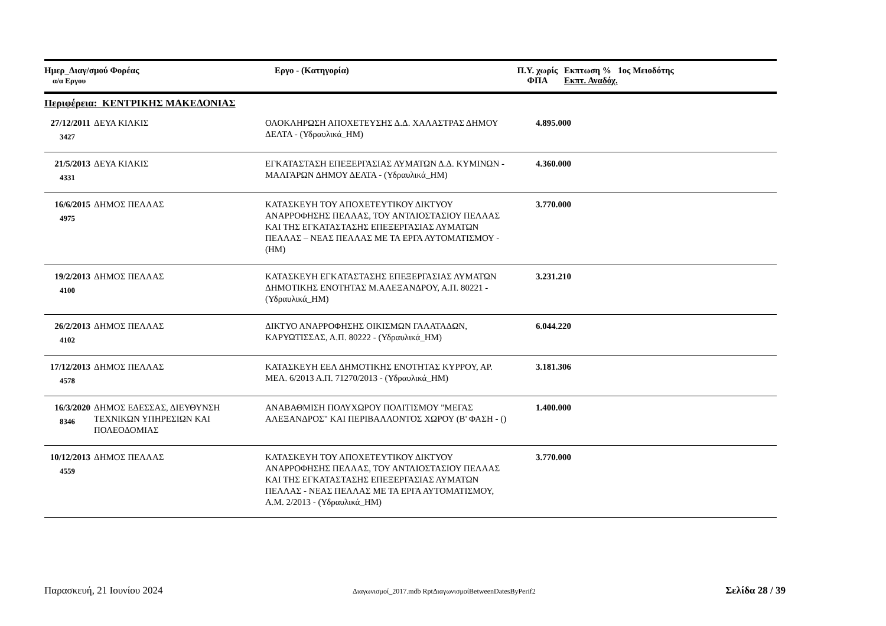| Ημερ_Διαγ/σμού Φορέας α/α Εργου | Εργο - (Κατηγορία) | Π.Υ. χωρίς ΦΠΑ | Εκπτωση % 1ος Μειοδότης Εκπτ. Αναδόχ. |
| --- | --- | --- | --- |
Περιφέρεια: ΚΕΝΤΡΙΚΗΣ ΜΑΚΕΔΟΝΙΑΣ
| 27/12/2011 3427 | ΔΕΥΑ ΚΙΛΚΙΣ | ΟΛΟΚΛΗΡΩΣΗ ΑΠΟΧΕΤΕΥΣΗΣ Δ.Δ. ΧΑΛΑΣΤΡΑΣ ΔΗΜΟΥ ΔΕΛΤΑ - (Υδραυλικά_ΗΜ) | 4.895.000 | |
| 21/5/2013 4331 | ΔΕΥΑ ΚΙΛΚΙΣ | ΕΓΚΑΤΑΣΤΑΣΗ ΕΠΕΞΕΡΓΑΣΙΑΣ ΛΥΜΑΤΩΝ Δ.Δ. ΚΥΜΙΝΩΝ - ΜΑΛΓΑΡΩΝ ΔΗΜΟΥ ΔΕΛΤΑ - (Υδραυλικά_ΗΜ) | 4.360.000 | |
| 16/6/2015 4975 | ΔΗΜΟΣ ΠΕΛΛΑΣ | ΚΑΤΑΣΚΕΥΗ ΤΟΥ ΑΠΟΧΕΤΕΥΤΙΚΟΥ ΔΙΚΤΥΟΥ ΑΝΑΡΡΟΦΗΣΗΣ ΠΕΛΛΑΣ, ΤΟΥ ΑΝΤΛΙΟΣΤΑΣΙΟΥ ΠΕΛΛΑΣ ΚΑΙ ΤΗΣ ΕΓΚΑΤΑΣΤΑΣΗΣ ΕΠΕΞΕΡΓΑΣΙΑΣ ΛΥΜΑΤΩΝ ΠΕΛΛΑΣ – ΝΕΑΣ ΠΕΛΛΑΣ ΜΕ ΤΑ ΕΡΓΑ ΑΥΤΟΜΑΤΙΣΜΟΥ - (ΗΜ) | 3.770.000 | |
| 19/2/2013 4100 | ΔΗΜΟΣ ΠΕΛΛΑΣ | ΚΑΤΑΣΚΕΥΗ ΕΓΚΑΤΑΣΤΑΣΗΣ ΕΠΕΞΕΡΓΑΣΙΑΣ ΛΥΜΑΤΩΝ ΔΗΜΟΤΙΚΗΣ ΕΝΟΤΗΤΑΣ Μ.ΑΛΕΞΑΝΔΡΟΥ, Α.Π. 80221 - (Υδραυλικά_ΗΜ) | 3.231.210 | |
| 26/2/2013 4102 | ΔΗΜΟΣ ΠΕΛΛΑΣ | ΔΙΚΤΥΟ ΑΝΑΡΡΟΦΗΣΗΣ ΟΙΚΙΣΜΩΝ ΓΑΛΑΤΑΔΩΝ, ΚΑΡΥΩΤΙΣΣΑΣ, Α.Π. 80222 - (Υδραυλικά_ΗΜ) | 6.044.220 | |
| 17/12/2013 4578 | ΔΗΜΟΣ ΠΕΛΛΑΣ | ΚΑΤΑΣΚΕΥΗ ΕΕΛ ΔΗΜΟΤΙΚΗΣ ΕΝΟΤΗΤΑΣ ΚΥΡΡΟΥ, ΑΡ. ΜΕΛ. 6/2013 Α.Π. 71270/2013 - (Υδραυλικά_ΗΜ) | 3.181.306 | |
| 16/3/2020 8346 | ΔΗΜΟΣ ΕΔΕΣΣΑΣ, ΔΙΕΥΘΥΝΣΗ ΤΕΧΝΙΚΩΝ ΥΠΗΡΕΣΙΩΝ ΚΑΙ ΠΟΛΕΟΔΟΜΙΑΣ | ΑΝΑΒΑΘΜΙΣΗ ΠΟΛΥΧΩΡΟΥ ΠΟΛΙΤΙΣΜΟΥ "ΜΕΓΑΣ ΑΛΕΞΑΝΔΡΟΣ" ΚΑΙ ΠΕΡΙΒΑΛΛΟΝΤΟΣ ΧΩΡΟΥ (Β' ΦΑΣΗ - () | 1.400.000 | |
| 10/12/2013 4559 | ΔΗΜΟΣ ΠΕΛΛΑΣ | ΚΑΤΑΣΚΕΥΗ ΤΟΥ ΑΠΟΧΕΤΕΥΤΙΚΟΥ ΔΙΚΤΥΟΥ ΑΝΑΡΡΟΦΗΣΗΣ ΠΕΛΛΑΣ, ΤΟΥ ΑΝΤΛΙΟΣΤΑΣΙΟΥ ΠΕΛΛΑΣ ΚΑΙ ΤΗΣ ΕΓΚΑΤΑΣΤΑΣΗΣ ΕΠΕΞΕΡΓΑΣΙΑΣ ΛΥΜΑΤΩΝ ΠΕΛΛΑΣ - ΝΕΑΣ ΠΕΛΛΑΣ ΜΕ ΤΑ ΕΡΓΑ ΑΥΤΟΜΑΤΙΣΜΟΥ, Α.Μ. 2/2013 - (Υδραυλικά_ΗΜ) | 3.770.000 | |
Παρασκευή, 21 Ιουνίου 2024 Διαγωνισμοί_2017.mdb RptΔιαγωνισμοίBetweenDatesByPerif2 Σελίδα 28 / 39